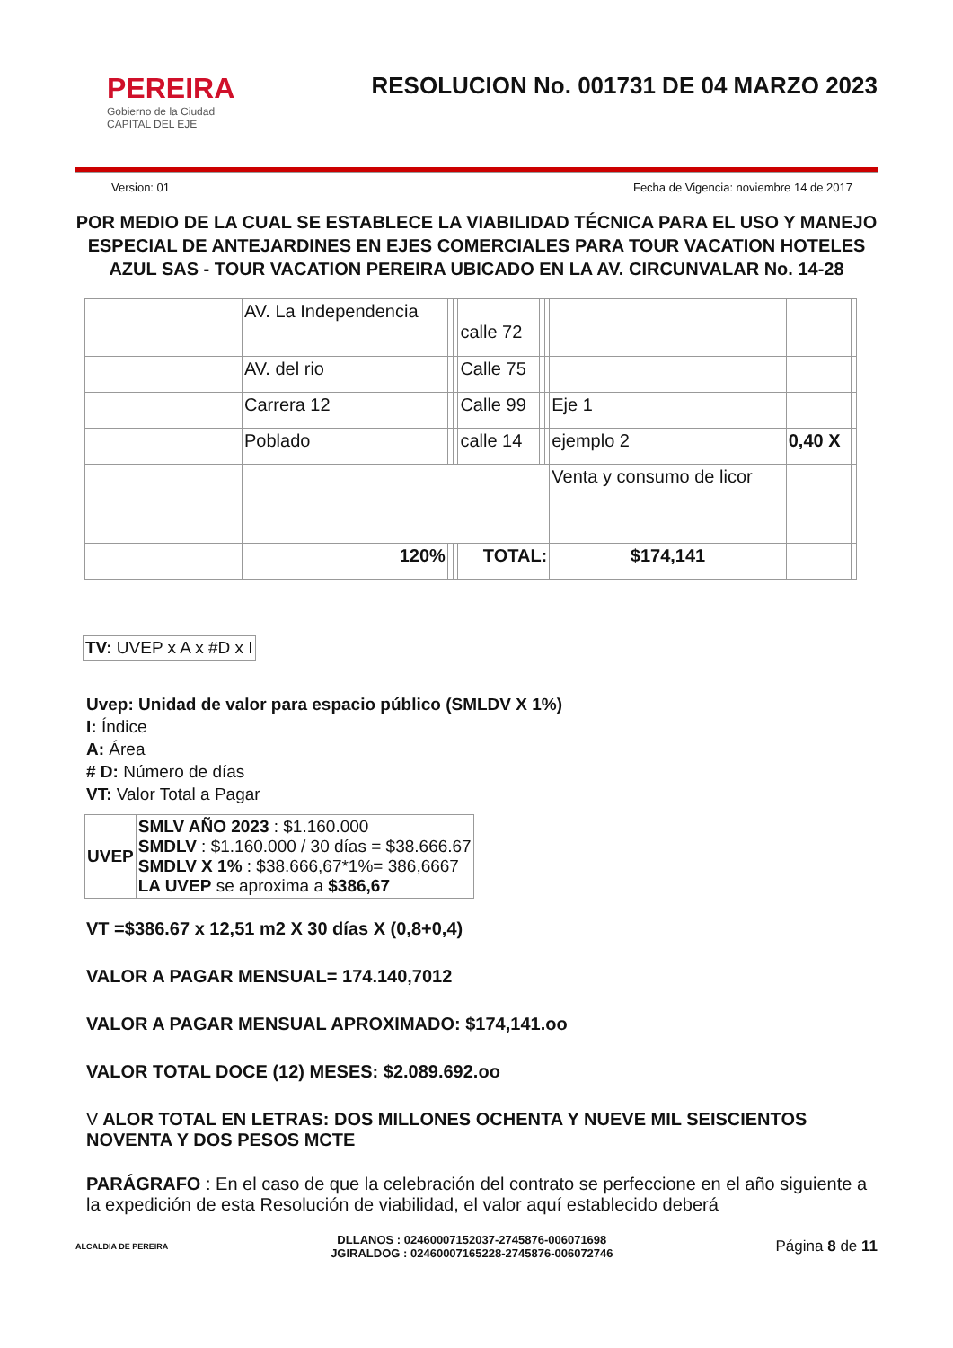PEREIRA
Gobierno de la Ciudad
CAPITAL DEL EJE
RESOLUCION No. 001731 DE 04 MARZO 2023
Version: 01 Fecha de Vigencia: noviembre 14 de 2017
POR MEDIO DE LA CUAL SE ESTABLECE LA VIABILIDAD TÉCNICA PARA EL USO Y MANEJO ESPECIAL DE ANTEJARDINES EN EJES COMERCIALES PARA TOUR VACATION HOTELES AZUL SAS - TOUR VACATION PEREIRA UBICADO EN LA AV. CIRCUNVALAR No. 14-28
| | AV. La Independencia | | | calle 72 | | | | | |
| | AV. del rio | | | Calle 75 | | | | | |
| | Carrera 12 | | | Calle 99 | | | Eje 1 | | |
| | Poblado | | | calle 14 | | | ejemplo 2 | 0,40 X | |
| | | | | | | | Venta y consumo de licor | | |
| | 120% | | | TOTAL: | | | $174,141 | | |
| TV: UVEP x A x #D x I |
Uvep: Unidad de valor para espacio público (SMLDV X 1%)
I: Índice
A: Área
# D: Número de días
VT: Valor Total a Pagar
| UVEP | SMLV AÑO 2023 : $1.160.000 SMDLV : $1.160.000 / 30 días = $38.666.67 SMDLV X 1% : $38.666,67*1%= 386,6667 LA UVEP se aproxima a $386,67 |
VT =$386.67 x 12,51 m2 X 30 días X (0,8+0,4)
VALOR A PAGAR MENSUAL= 174.140,7012
VALOR A PAGAR MENSUAL APROXIMADO: $174,141.oo
VALOR TOTAL DOCE (12) MESES: $2.089.692.oo
V ALOR TOTAL EN LETRAS: DOS MILLONES OCHENTA Y NUEVE MIL SEISCIENTOS NOVENTA Y DOS PESOS MCTE
PARÁGRAFO : En el caso de que la celebración del contrato se perfeccione en el año siguiente a la expedición de esta Resolución de viabilidad, el valor aquí establecido deberá
ALCALDIA DE PEREIRA
DLLANOS : 02460007152037-2745876-006071698
JGIRALDOG : 02460007165228-2745876-006072746
Página 8 de 11